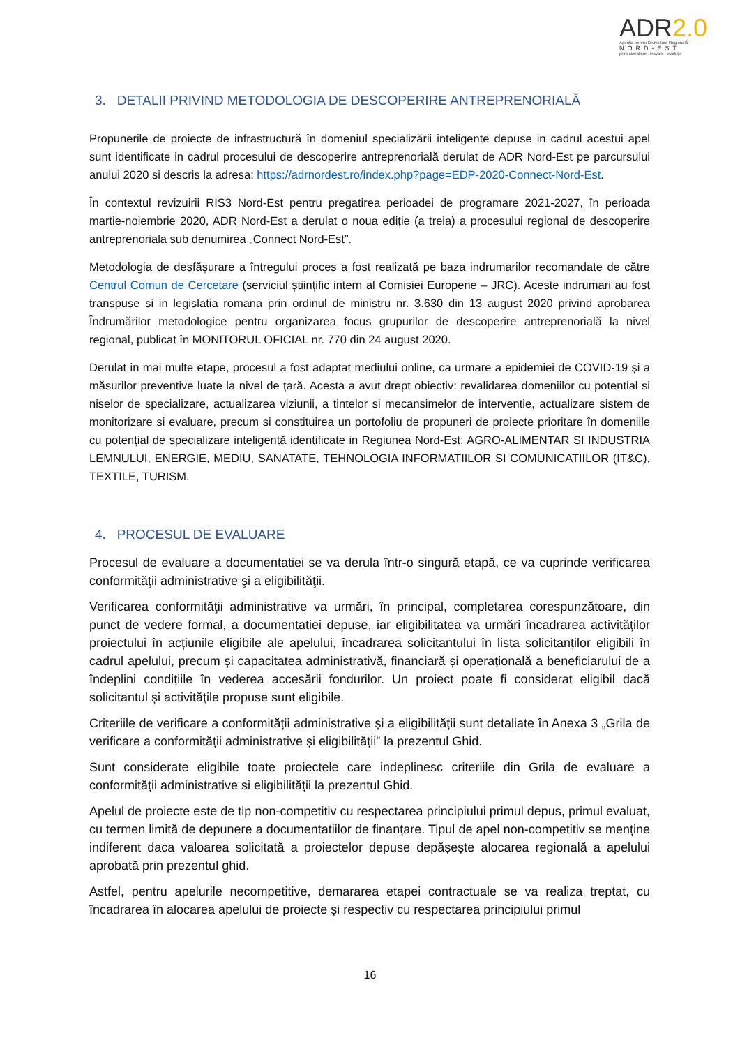ADR2.0
Agenția pentru Dezvoltare Regională
NORD-EST
profesionalism · inovare · evoluție
3. DETALII PRIVIND METODOLOGIA DE DESCOPERIRE ANTREPRENORIALĂ
Propunerile de proiecte de infrastructură în domeniul specializării inteligente depuse in cadrul acestui apel sunt identificate in cadrul procesului de descoperire antreprenorială derulat de ADR Nord-Est pe parcursului anului 2020 si descris la adresa: https://adrnordest.ro/index.php?page=EDP-2020-Connect-Nord-Est.
În contextul revizuirii RIS3 Nord-Est pentru pregatirea perioadei de programare 2021-2027, în perioada martie-noiembrie 2020, ADR Nord-Est a derulat o noua ediție (a treia) a procesului regional de descoperire antreprenoriala sub denumirea „Connect Nord-Est”.
Metodologia de desfășurare a întregului proces a fost realizată pe baza indrumarilor recomandate de către Centrul Comun de Cercetare (serviciul științific intern al Comisiei Europene – JRC). Aceste indrumari au fost transpuse si in legislatia romana prin ordinul de ministru nr. 3.630 din 13 august 2020 privind aprobarea Îndrumărilor metodologice pentru organizarea focus grupurilor de descoperire antreprenorială la nivel regional, publicat în MONITORUL OFICIAL nr. 770 din 24 august 2020.
Derulat in mai multe etape, procesul a fost adaptat mediului online, ca urmare a epidemiei de COVID-19 și a măsurilor preventive luate la nivel de țară. Acesta a avut drept obiectiv: revalidarea domeniilor cu potential si niselor de specializare, actualizarea viziunii, a tintelor si mecansimelor de interventie, actualizare sistem de monitorizare si evaluare, precum si constituirea un portofoliu de propuneri de proiecte prioritare în domeniile cu potențial de specializare inteligentă identificate in Regiunea Nord-Est: AGRO-ALIMENTAR SI INDUSTRIA LEMNULUI, ENERGIE, MEDIU, SANATATE, TEHNOLOGIA INFORMATIILOR SI COMUNICATIILOR (IT&C), TEXTILE, TURISM.
4. PROCESUL DE EVALUARE
Procesul de evaluare a documentatiei se va derula într-o singură etapă, ce va cuprinde verificarea conformităţii administrative şi a eligibilităţii.
Verificarea conformităţii administrative va urmări, în principal, completarea corespunzătoare, din punct de vedere formal, a documentatiei depuse, iar eligibilitatea va urmări încadrarea activităților proiectului în acțiunile eligibile ale apelului, încadrarea solicitantului în lista solicitanților eligibili în cadrul apelului, precum și capacitatea administrativă, financiară și operațională a beneficiarului de a îndeplini condițiile în vederea accesării fondurilor. Un proiect poate fi considerat eligibil dacă solicitantul și activităţile propuse sunt eligibile.
Criteriile de verificare a conformității administrative și a eligibilității sunt detaliate în Anexa 3 „Grila de verificare a conformității administrative și eligibilității” la prezentul Ghid.
Sunt considerate eligibile toate proiectele care indeplinesc criteriile din Grila de evaluare a conformității administrative si eligibilității la prezentul Ghid.
Apelul de proiecte este de tip non-competitiv cu respectarea principiului primul depus, primul evaluat, cu termen limită de depunere a documentatiilor de finanțare. Tipul de apel non-competitiv se menține indiferent daca valoarea solicitată a proiectelor depuse depășește alocarea regională a apelului aprobată prin prezentul ghid.
Astfel, pentru apelurile necompetitive, demararea etapei contractuale se va realiza treptat, cu încadrarea în alocarea apelului de proiecte și respectiv cu respectarea principiului primul
16